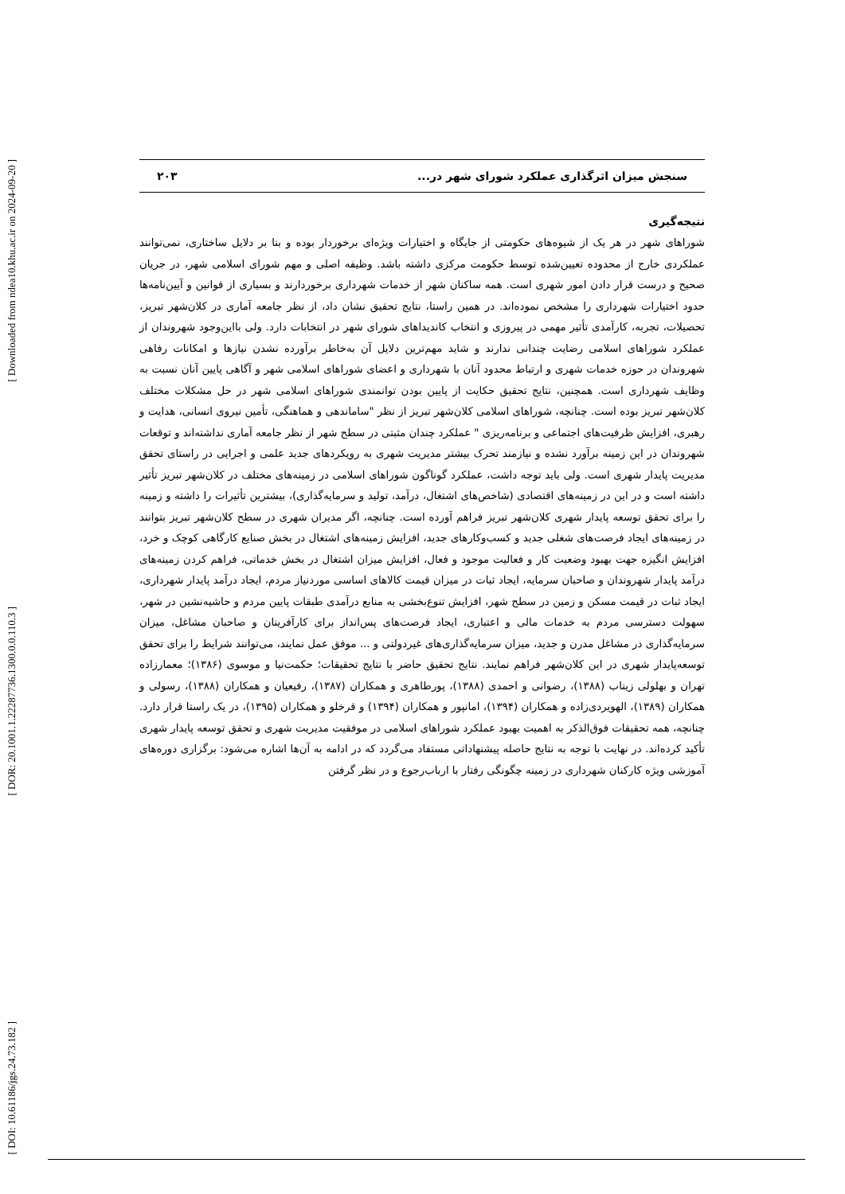[ Downloaded from ndea10.khu.ac.ir on 2024-09-20 ]
[ DOR: 20.1001.1.22287736.1300.0.0.110.3 ]
[ DOI: 10.61186/jgs.24.73.182 ]
سنجش میزان اثرگذاری عملکرد شورای شهر در... ۲۰۳
نتیجه‌گیری
شوراهای شهر در هر یک از شیوه‌های حکومتی از جایگاه و اختیارات ویژه‌ای برخوردار بوده و بنا بر دلایل ساختاری، نمی‌توانند عملکردی خارج از محدوده تعیین‌شده توسط حکومت مرکزی داشته باشد. وظیفه اصلی و مهم شورای اسلامی شهر، در جریان صحیح و درست قرار دادن امور شهری است. همه ساکنان شهر از خدمات شهرداری برخوردارند و بسیاری از قوانین و آیین‌نامه‌ها حدود اختیارات شهرداری را مشخص نموده‌اند. در همین راستا، نتایج تحقیق نشان داد، از نظر جامعه آماری در کلان‌شهر تبریز، تحصیلات، تجربه، کارآمدی تأثیر مهمی در پیروزی و انتخاب کاندیداهای شورای شهر در انتخابات دارد. ولی بااین‌وجود شهروندان از عملکرد شوراهای اسلامی رضایت چندانی ندارند و شاید مهم‌ترین دلایل آن به‌خاطر برآورده نشدن نیازها و امکانات رفاهی شهروندان در حوزه خدمات شهری و ارتباط محدود آنان با شهرداری و اعضای شوراهای اسلامی شهر و آگاهی پایین آنان نسبت به وظایف شهرداری است. همچنین، نتایج تحقیق حکایت از پایین بودن توانمندی شوراهای اسلامی شهر در حل مشکلات مختلف کلان‌شهر تبریز بوده است. چنانچه، شوراهای اسلامی کلان‌شهر تبریز از نظر "ساماندهی و هماهنگی، تأمین نیروی انسانی، هدایت و رهبری، افزایش ظرفیت‌های اجتماعی و برنامه‌ریزی " عملکرد چندان مثبتی در سطح شهر از نظر جامعه آماری نداشته‌اند و توقعات شهروندان در این زمینه برآورد نشده و نیازمند تحرک بیشتر مدیریت شهری به رویکردهای جدید علمی و اجرایی در راستای تحقق مدیریت پایدار شهری است. ولی باید توجه داشت، عملکرد گوناگون شوراهای اسلامی در زمینه‌های مختلف در کلان‌شهر تبریز تأثیر داشته است و در این در زمینه‌های اقتصادی (شاخص‌های اشتغال، درآمد، تولید و سرمایه‌گذاری)، بیشترین تأثیرات را داشته و زمینه را برای تحقق توسعه پایدار شهری کلان‌شهر تبریز فراهم آورده است. چنانچه، اگر مدیران شهری در سطح کلان‌شهر تبریز بتوانند در زمینه‌های ایجاد فرصت‌های شغلی جدید و کسب‌وکارهای جدید، افزایش زمینه‌های اشتغال در بخش صنایع کارگاهی کوچک و خرد، افزایش انگیزه جهت بهبود وضعیت کار و فعالیت موجود و فعال، افزایش میزان اشتغال در بخش خدماتی، فراهم کردن زمینه‌های درآمد پایدار شهروندان و صاحبان سرمایه، ایجاد ثبات در میزان قیمت کالاهای اساسی موردنیاز مردم، ایجاد درآمد پایدار شهرداری، ایجاد ثبات در قیمت مسکن و زمین در سطح شهر، افزایش تنوع‌بخشی به منابع درآمدی طبقات پایین مردم و حاشیه‌نشین در شهر، سهولت دسترسی مردم به خدمات مالی و اعتباری، ایجاد فرصت‌های پس‌انداز برای کارآفرینان و صاحبان مشاغل، میزان سرمایه‌گذاری در مشاغل مدرن و جدید، میزان سرمایه‌گذاری‌های غیردولتی و ... موفق عمل نمایند، می‌توانند شرایط را برای تحقق توسعه‌پایدار شهری در این کلان‌شهر فراهم نمایند. نتایج تحقیق حاضر با نتایج تحقیقات؛ حکمت‌نیا و موسوی (۱۳۸۶)؛ معمارزاده تهران و بهلولی زیناب (۱۳۸۸)، رضوانی و احمدی (۱۳۸۸)، پورطاهری و همکاران (۱۳۸۷)، رفیعیان و همکاران (۱۳۸۸)، رسولی و همکاران (۱۳۸۹)، الهویردی‌زاده و همکاران (۱۳۹۴)، امانپور و همکاران (۱۳۹۴) و قرخلو و همکاران (۱۳۹۵)، در یک راستا قرار دارد. چنانچه، همه تحقیقات فوق‌الذکر به اهمیت بهبود عملکرد شوراهای اسلامی در موفقیت مدیریت شهری و تحقق توسعه پایدار شهری تأکید کرده‌اند. در نهایت با توجه به نتایج حاصله پیشنهاداتی مستفاد می‌گردد که در ادامه به آن‌ها اشاره می‌شود: برگزاری دوره‌های آموزشی ویژه کارکنان شهرداری در زمینه چگونگی رفتار با ارباب‌رجوع و در نظر گرفتن